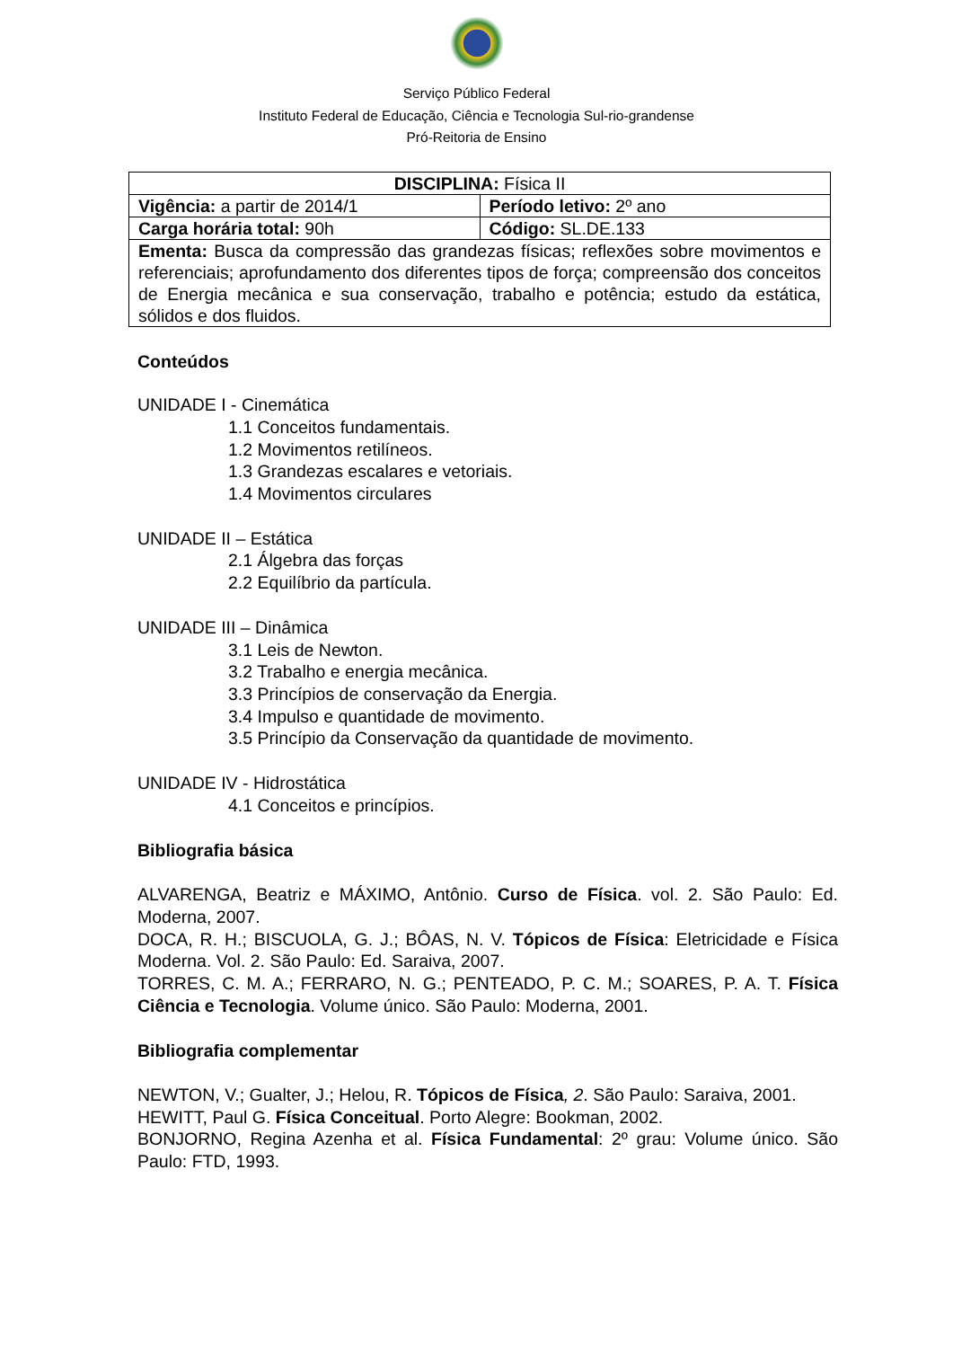Serviço Público Federal
Instituto Federal de Educação, Ciência e Tecnologia Sul-rio-grandense
Pró-Reitoria de Ensino
| DISCIPLINA: Física II | |
| Vigência: a partir de 2014/1 | Período letivo: 2º ano |
| Carga horária total: 90h | Código: SL.DE.133 |
| Ementa: Busca da compressão das grandezas físicas; reflexões sobre movimentos e referenciais; aprofundamento dos diferentes tipos de força; compreensão dos conceitos de Energia mecânica e sua conservação, trabalho e potência; estudo da estática, sólidos e dos fluidos. | |
Conteúdos
UNIDADE I - Cinemática
1.1 Conceitos fundamentais.
1.2 Movimentos retilíneos.
1.3 Grandezas escalares e vetoriais.
1.4 Movimentos circulares
UNIDADE II – Estática
2.1 Álgebra das forças
2.2 Equilíbrio da partícula.
UNIDADE III – Dinâmica
3.1 Leis de Newton.
3.2 Trabalho e energia mecânica.
3.3 Princípios de conservação da Energia.
3.4 Impulso e quantidade de movimento.
3.5 Princípio da Conservação da quantidade de movimento.
UNIDADE IV - Hidrostática
4.1 Conceitos e princípios.
Bibliografia básica
ALVARENGA, Beatriz e MÁXIMO, Antônio. Curso de Física. vol. 2. São Paulo: Ed. Moderna, 2007.
DOCA, R. H.; BISCUOLA, G. J.; BÔAS, N. V. Tópicos de Física: Eletricidade e Física Moderna. Vol. 2. São Paulo: Ed. Saraiva, 2007.
TORRES, C. M. A.; FERRARO, N. G.; PENTEADO, P. C. M.; SOARES, P. A. T. Física Ciência e Tecnologia. Volume único. São Paulo: Moderna, 2001.
Bibliografia complementar
NEWTON, V.; Gualter, J.; Helou, R. Tópicos de Física, 2. São Paulo: Saraiva, 2001.
HEWITT, Paul G. Física Conceitual. Porto Alegre: Bookman, 2002.
BONJORNO, Regina Azenha et al. Física Fundamental: 2º grau: Volume único. São Paulo: FTD, 1993.